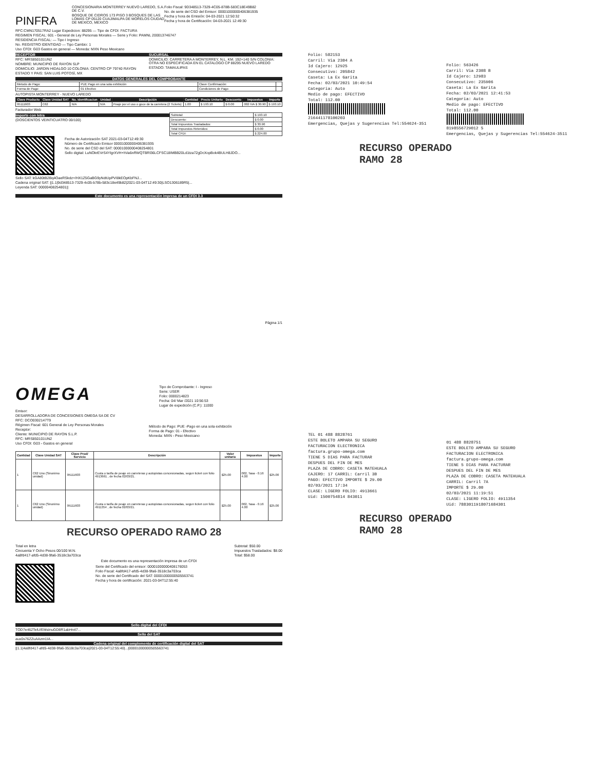PINFRA
CONCESIONARIA MONTERREY NUEVO LAREDO, S.A. DE C.V.
BOSQUE DE CIDROS 173 PISO 3 BOSQUES DE LAS LOMAS CP 05120 CUAJIMALPA DE MORELOS CIUDAD DE MEXICO, MEXICO
Folio Fiscal: 9D348513-7329-4C05-878B-583C18E49B82
No. de serie del CSD del Emisor: 00001000000406381935
Fecha y hora de Emisión: 04-03-2021 12:50:32
Fecha y hora de Certificación: 04-03-2021 12:49:30
RFC:CMN170517RA2 Lugar Expedicion: 88295 — Tipo de CFDI: FACTURA
REGIMEN FISCAL: 601 - General de Ley Personas Morales — Serie y Folio: PAMNL 200013746747
RESIDENCIA FISCAL: — Tipo I Ingreso
No. REGISTRO IDENTIDAD — Tipo Cambio: 1
Uso CFDI: G03 Gastos en general — Moneda: MXN Peso Mexicano
RECEPTOR
RFC: MRS850101UN2
NOMBRE: MUNICIPIO DE RAYON SLP
DOMICILIO: JARDIN HIDALGO 10 COLONIA: CENTRO CP 79740 RAYON
ESTADO Y PAIS: SAN LUIS POTOSÍ, MX
SUCURSAL
DOMICILIO: CARRETERA A MONTERREY, N.L. KM. 192+140 S/N COLONIA: OTRA NO ESPECIFICADA EN EL CATALOGO CP 88295 NUEVO LAREDO
ESTADO: TAMAULIPAS
DATOS GENERALES DEL COMPROBANTE
| Metodo de Pago: | PUE Pago en una sola exhibición | Clave Confirmación: | |
| Forma de Pago: | 01 Efectivo | Condiciones de Pago | |
AUTOPISTA MONTERREY - NUEVO LAREDO
| Clave Producto | Clave Unidad SAT | No. Identificacion | Unidad | Descripción | Cantidad | Precio Unitario | Descuento | Impuestos | Importe |
| --- | --- | --- | --- | --- | --- | --- | --- | --- | --- |
| 95111603 | C62 | N/A | N/A | Peaje por el uso o goce de la carretera (2 Tickets) | 1.00 | $ 193.10 | $ 0.00 | 002 IVA $ 30.90 | $ 193.10 |
Facturador Web
Importe con letra
(DOSCIENTOS VEINTICUATRO 00/100)
| Subtotal: | $ 193.10 |
| Descuento: | $ 0.00 |
| Total Impuestos Trasladados: | $ 30.90 |
| Total Impuestos Retenidos: | $ 0.00 |
| Total CFDI: | $ 224.00 |
Fecha de Autorización SAT 2021-03-04T12:49:30
Número de Certificado Emisor 00001000000406381935
No. de serie del CSD del SAT: 00001000000408254801
Sello digital: LuNOkrEVrS4YlgrXVH+hVa6nRWQTBRl36LCFSC18IMBB20Ld1tza72gDcXopBok4BULH8JDO...
Sello SAT: kGA80tB2Bq4OaeRSkdz+/HX1Z5GaBG9yNdtUpPVI8kEOpKbFNJ...
Cadena original SAT: ||1.1|9d348513-7329-4c05-b78b-583c18e49b82|2021-03-04T12:49:30|LSO1306189R5|...
Leyenda SAT: 00000408254801||
Este documento es una representación impresa de un CFDI 3.3
Página 1/1
Folio: 582153
Carril: Via 2304 A
Id Cajero: 12925
Consecutivo: 205842
Caseta: La Ex Garita
Fecha: 02/03/2021 10:49:54
Categoria: Auto
Medio de pago: EFECTIVO
Total: 112.00
216441178100203
Emergencias, Quejas y Sugerencias Tel:554624-351
Folio: 563426
Carril: Via 2308 B
Id Cajero: 12983
Consecutivo: 235906
Caseta: La Ex Garita
Fecha: 02/03/2021 12:41:53
Categoria: Auto
Medio de pago: EFECTIVO
Total: 112.00
8198556729012 5
Emergencias, Quejas y Sugerencias Tel:554624-3511
RECURSO OPERADO
RAMO 28
OMEGA
Tipo de Comprobante: I - Ingreso
Serie: USER
Folio: 0000214823
Fecha: 04/ Mar /2021 10:56:53
Lugar de expedición (C.P.): 11000
Emisor:
DESARROLLADORA DE CONCESIONES OMEGA SA DE CV
RFC: DCO0302147T9
Régimen Fiscal: 601 General de Ley Personas Morales
Receptor:
Cliente: MUNICIPIO DE RAYON S.L.P.
RFC: MRS850101UN2
Uso CFDI: G03 - Gastos en general
Método de Pago: PUE -Pago en una sola exhibición
Forma de Pago: 01 - Efectivo
Moneda: MXN - Peso Mexicano
| Cantidad | Clave Unidad SAT | Clave Prod/ Servicio | Descripción | Valor unitario | Impuestos | Importe |
| --- | --- | --- | --- | --- | --- | --- |
| 1 | C62 Uno (Sinonimo unidad) | 95111603 | Cuota o tarifa de peaje en carreteras y autopistas concesionadas, segun ticket con folio 4913661 , de fecha 02/03/21. | $25.00 | 002, Tasa - 0.16 4.00 | $25.00 |
| 1 | C62 Uno (Sinonimo unidad) | 95111603 | Cuota o tarifa de peaje en carreteras y autopistas concesionadas, segun ticket con folio 4911354 , de fecha 02/03/21. | $25.00 | 002, Tasa - 0.16 4.00 | $25.00 |
RECURSO OPERADO RAMO 28
Total en letra
Cincuenta Y Ocho Pesos 00/100 M.N.
4a8fd417-afd5-4d38-9fa6-3518c3a703ca
Subtotal: $50.00
Impuestos Trasladados: $8.00
Total: $58.00
Este documento es una representación impresa de un CFDI
Serie del Certificado del emisor: 00001000000408176053
Folio Fiscal: 4a8fd417-afd5-4d38-9fa6-3518c3a703ca
No. de serie del Certificado del SAT: 00001000000505563741
Fecha y hora de certificación: 2021-03-04T12:55:40
Sello digital del CFDI
TOD7e462TelU/EMsInuGD8R1abHn47...
Sello del SAT
aux0s76ZZuAAzm1IA...
Cadena original del complemento de certificación digital del SAT
||1.1|4a8fd417-afd5-4d38-9fa6-3518c3a703ca|2021-03-04T12:55:40|...|00001000000505563741
TEL 01 488 8828761
ESTE BOLETO AMPARA SU SEGURO
FACTURACION ELECTRONICA
factura.grupo-omega.com
TIENE 5 DIAS PARA FACTURAR
DESPUES DEL FIN DE MES
PLAZA DE COBRO: CASETA MATEHUALA
CAJERO: 17 CARRIL: Carril 3B
PAGO: EFECTIVO IMPORTE $ 29.00
02/03/2021 17:34
CLASE: LIGERO FOLIO: 4913661
Uid: 1500754814 843011
01 488 8828751
ESTE BOLETO AMPARA SU SEGURO
FACTURACION ELECTRONICA
factura.grupo-omega.com
TIENE 5 DIAS PARA FACTURAR
DESPUES DEL FIN DE MES
PLAZA DE COBRO: CASETA MATEHUALA
CARRIL: Carril 7A
IMPORTE $ 29.00
02/03/2021 11:19:51
CLASE: LIGERO FOLIO: 4911354
Uid: 7883011918071684301
RECURSO OPERADO
RAMO 28